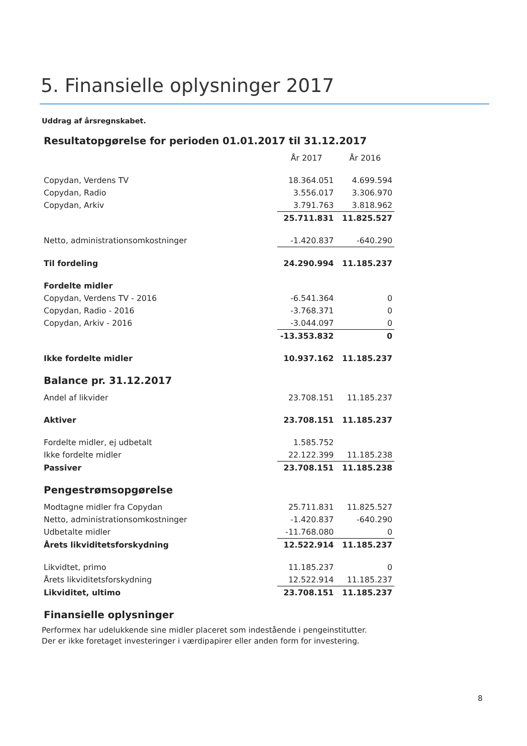5. Finansielle oplysninger 2017
Uddrag af årsregnskabet.
Resultatopgørelse for perioden 01.01.2017 til 31.12.2017
| | År 2017 | År 2016 |
| Copydan, Verdens TV | 18.364.051 | 4.699.594 |
| Copydan, Radio | 3.556.017 | 3.306.970 |
| Copydan, Arkiv | 3.791.763 | 3.818.962 |
| | 25.711.831 | 11.825.527 |
| Netto, administrationsomkostninger | -1.420.837 | -640.290 |
| Til fordeling | 24.290.994 | 11.185.237 |
| Fordelte midler | | |
| Copydan, Verdens TV - 2016 | -6.541.364 | 0 |
| Copydan, Radio - 2016 | -3.768.371 | 0 |
| Copydan, Arkiv - 2016 | -3.044.097 | 0 |
| | -13.353.832 | 0 |
| Ikke fordelte midler | 10.937.162 | 11.185.237 |
Balance pr. 31.12.2017
| Andel af likvider | 23.708.151 | 11.185.237 |
| Aktiver | 23.708.151 | 11.185.237 |
| Fordelte midler, ej udbetalt | 1.585.752 | |
| Ikke fordelte midler | 22.122.399 | 11.185.238 |
| Passiver | 23.708.151 | 11.185.238 |
Pengestrømsopgørelse
| Modtagne midler fra Copydan | 25.711.831 | 11.825.527 |
| Netto, administrationsomkostninger | -1.420.837 | -640.290 |
| Udbetalte midler | -11.768.080 | 0 |
| Årets likviditetsforskydning | 12.522.914 | 11.185.237 |
| Likvidtet, primo | 11.185.237 | 0 |
| Årets likviditetsforskydning | 12.522.914 | 11.185.237 |
| Likviditet, ultimo | 23.708.151 | 11.185.237 |
Finansielle oplysninger
Performex har udelukkende sine midler placeret som indestående i pengeinstitutter.
Der er ikke foretaget investeringer i værdipapirer eller anden form for investering.
8